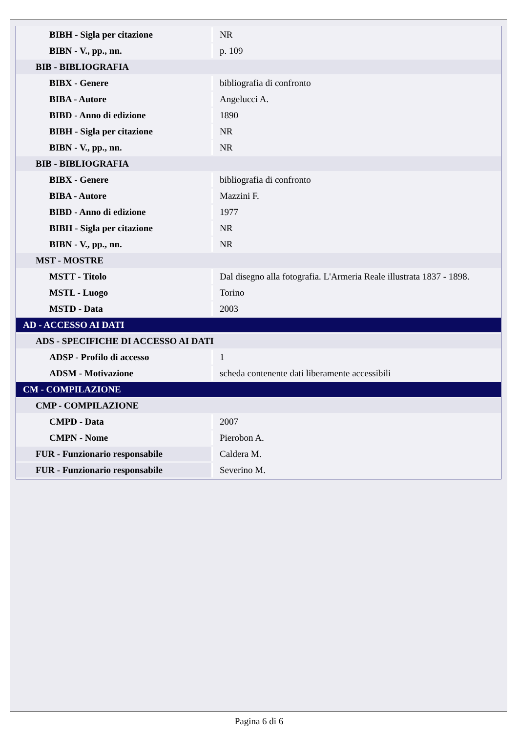| BIBH - Sigla per citazione | NR |
| BIBN - V., pp., nn. | p. 109 |
| BIB - BIBLIOGRAFIA | |
| BIBX - Genere | bibliografia di confronto |
| BIBA - Autore | Angelucci A. |
| BIBD - Anno di edizione | 1890 |
| BIBH - Sigla per citazione | NR |
| BIBN - V., pp., nn. | NR |
| BIB - BIBLIOGRAFIA | |
| BIBX - Genere | bibliografia di confronto |
| BIBA - Autore | Mazzini F. |
| BIBD - Anno di edizione | 1977 |
| BIBH - Sigla per citazione | NR |
| BIBN - V., pp., nn. | NR |
| MST - MOSTRE | |
| MSTT - Titolo | Dal disegno alla fotografia. L'Armeria Reale illustrata 1837 - 1898. |
| MSTL - Luogo | Torino |
| MSTD - Data | 2003 |
| AD - ACCESSO AI DATI | |
| ADS - SPECIFICHE DI ACCESSO AI DATI | |
| ADSP - Profilo di accesso | 1 |
| ADSM - Motivazione | scheda contenente dati liberamente accessibili |
| CM - COMPILAZIONE | |
| CMP - COMPILAZIONE | |
| CMPD - Data | 2007 |
| CMPN - Nome | Pierobon A. |
| FUR - Funzionario responsabile | Caldera M. |
| FUR - Funzionario responsabile | Severino M. |
Pagina 6 di 6